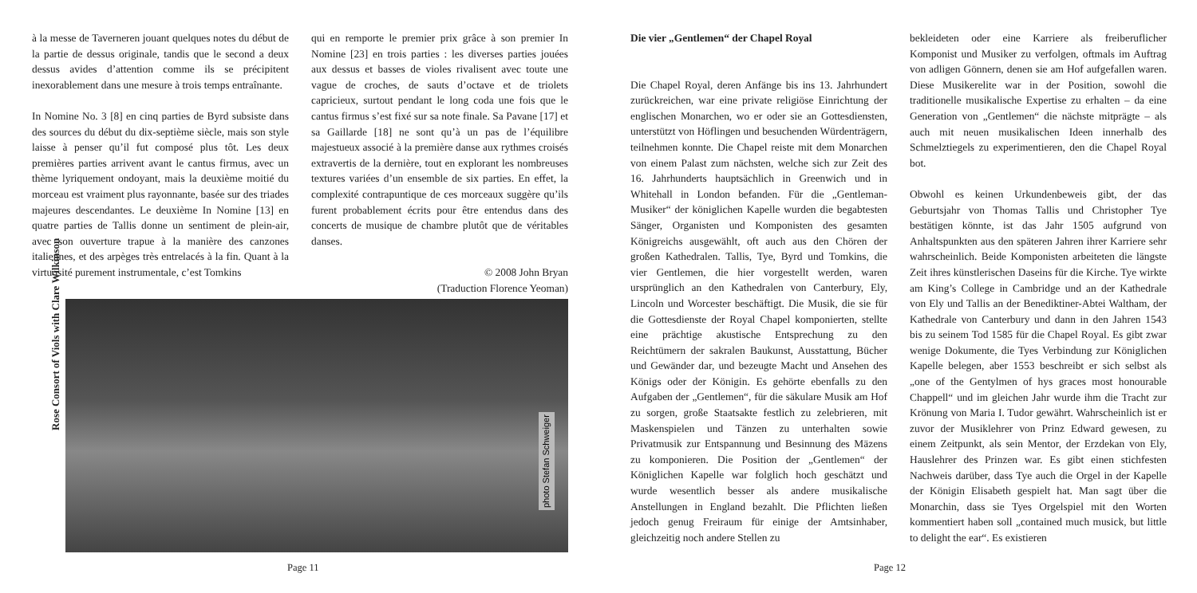à la messe de Taverneren jouant quelques notes du début de la partie de dessus originale, tandis que le second a deux dessus avides d’attention comme ils se précipitent inexorablement dans une mesure à trois temps entraînante.
In Nomine No. 3 [8] en cinq parties de Byrd subsiste dans des sources du début du dix-septième siècle, mais son style laisse à penser qu’il fut composé plus tôt. Les deux premières parties arrivent avant le cantus firmus, avec un thème lyriquement ondoyant, mais la deuxième moitié du morceau est vraiment plus rayonnante, basée sur des triades majeures descendantes. Le deuxième In Nomine [13] en quatre parties de Tallis donne un sentiment de plein-air, avec son ouverture trapue à la manière des canzones italiennes, et des arpèges très entrelacés à la fin. Quant à la virtuosité purement instrumentale, c’est Tomkins
qui en remporte le premier prix grâce à son premier In Nomine [23] en trois parties : les diverses parties jouées aux dessus et basses de violes rivalisent avec toute une vague de croches, de sauts d’octave et de triolets capricieux, surtout pendant le long coda une fois que le cantus firmus s’est fixé sur sa note finale. Sa Pavane [17] et sa Gaillarde [18] ne sont qu’à un pas de l’équilibre majestueux associé à la première danse aux rythmes croisés extravertis de la dernière, tout en explorant les nombreuses textures variées d’un ensemble de six parties. En effet, la complexité contrapuntique de ces morceaux suggère qu’ils furent probablement écrits pour être entendus dans des concerts de musique de chambre plutôt que de véritables danses.
© 2008 John Bryan
(Traduction Florence Yeoman)
Rose Consort of Viols with Clare Wilkinson
photo Stefan Schweiger
Page 11
Die vier „Gentlemen“ der Chapel Royal
Die Chapel Royal, deren Anfänge bis ins 13. Jahrhundert zurückreichen, war eine private religiöse Einrichtung der englischen Monarchen, wo er oder sie an Gottesdiensten, unterstützt von Höflingen und besuchenden Würdenträgern, teilnehmen konnte. Die Chapel reiste mit dem Monarchen von einem Palast zum nächsten, welche sich zur Zeit des 16. Jahrhunderts hauptsächlich in Greenwich und in Whitehall in London befanden. Für die „Gentleman-Musiker“ der königlichen Kapelle wurden die begabtesten Sänger, Organisten und Komponisten des gesamten Königreichs ausgewählt, oft auch aus den Chören der großen Kathedralen. Tallis, Tye, Byrd und Tomkins, die vier Gentlemen, die hier vorgestellt werden, waren ursprünglich an den Kathedralen von Canterbury, Ely, Lincoln und Worcester beschäftigt. Die Musik, die sie für die Gottesdienste der Royal Chapel komponierten, stellte eine prächtige akustische Entsprechung zu den Reichtümern der sakralen Baukunst, Ausstattung, Bücher und Gewänder dar, und bezeugte Macht und Ansehen des Königs oder der Königin. Es gehörte ebenfalls zu den Aufgaben der „Gentlemen“, für die säkulare Musik am Hof zu sorgen, große Staatsakte festlich zu zelebrieren, mit Maskenspielen und Tänzen zu unterhalten sowie Privatmusik zur Entspannung und Besinnung des Mäzens zu komponieren. Die Position der „Gentlemen“ der Königlichen Kapelle war folglich hoch geschätzt und wurde wesentlich besser als andere musikalische Anstellungen in England bezahlt. Die Pflichten ließen jedoch genug Freiraum für einige der Amtsinhaber, gleichzeitig noch andere Stellen zu
bekleideten oder eine Karriere als freiberuflicher Komponist und Musiker zu verfolgen, oftmals im Auftrag von adligen Gönnern, denen sie am Hof aufgefallen waren. Diese Musikerelite war in der Position, sowohl die traditionelle musikalische Expertise zu erhalten – da eine Generation von „Gentlemen“ die nächste mitprägte – als auch mit neuen musikalischen Ideen innerhalb des Schmelztiegels zu experimentieren, den die Chapel Royal bot.
Obwohl es keinen Urkundenbeweis gibt, der das Geburtsjahr von Thomas Tallis und Christopher Tye bestätigen könnte, ist das Jahr 1505 aufgrund von Anhaltspunkten aus den späteren Jahren ihrer Karriere sehr wahrscheinlich. Beide Komponisten arbeiteten die längste Zeit ihres künstlerischen Daseins für die Kirche. Tye wirkte am King’s College in Cambridge und an der Kathedrale von Ely und Tallis an der Benediktiner-Abtei Waltham, der Kathedrale von Canterbury und dann in den Jahren 1543 bis zu seinem Tod 1585 für die Chapel Royal. Es gibt zwar wenige Dokumente, die Tyes Verbindung zur Königlichen Kapelle belegen, aber 1553 beschreibt er sich selbst als „one of the Gentylmen of hys graces most honourable Chappell“ und im gleichen Jahr wurde ihm die Tracht zur Krönung von Maria I. Tudor gewährt. Wahrscheinlich ist er zuvor der Musiklehrer von Prinz Edward gewesen, zu einem Zeitpunkt, als sein Mentor, der Erzdekan von Ely, Hauslehrer des Prinzen war. Es gibt einen stichfesten Nachweis darüber, dass Tye auch die Orgel in der Kapelle der Königin Elisabeth gespielt hat. Man sagt über die Monarchin, dass sie Tyes Orgelspiel mit den Worten kommentiert haben soll „contained much musick, but little to delight the ear“. Es existieren
Page 12